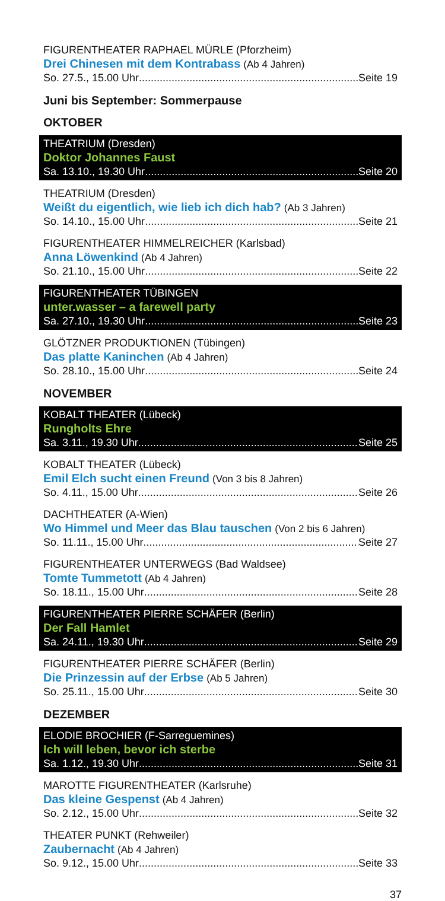FIGURENTHEATER RAPHAEL MÜRLE (Pforzheim)
Drei Chinesen mit dem Kontrabass (Ab 4 Jahren)
So. 27.5., 15.00 Uhr Seite 19
Juni bis September: Sommerpause
OKTOBER
THEATRIUM (Dresden)
Doktor Johannes Faust
Sa. 13.10., 19.30 Uhr Seite 20
THEATRIUM (Dresden)
Weißt du eigentlich, wie lieb ich dich hab? (Ab 3 Jahren)
So. 14.10., 15.00 Uhr Seite 21
FIGURENTHEATER HIMMELREICHER (Karlsbad)
Anna Löwenkind (Ab 4 Jahren)
So. 21.10., 15.00 Uhr Seite 22
FIGURENTHEATER TÜBINGEN
unter.wasser – a farewell party
Sa. 27.10., 19.30 Uhr Seite 23
GLÖTZNER PRODUKTIONEN (Tübingen)
Das platte Kaninchen (Ab 4 Jahren)
So. 28.10., 15.00 Uhr Seite 24
NOVEMBER
KOBALT THEATER (Lübeck)
Rungholts Ehre
Sa. 3.11., 19.30 Uhr Seite 25
KOBALT THEATER (Lübeck)
Emil Elch sucht einen Freund (Von 3 bis 8 Jahren)
So. 4.11., 15.00 Uhr Seite 26
DACHTHEATER (A-Wien)
Wo Himmel und Meer das Blau tauschen (Von 2 bis 6 Jahren)
So. 11.11., 15.00 Uhr Seite 27
FIGURENTHEATER UNTERWEGS (Bad Waldsee)
Tomte Tummetott (Ab 4 Jahren)
So. 18.11., 15.00 Uhr Seite 28
FIGURENTHEATER PIERRE SCHÄFER (Berlin)
Der Fall Hamlet
Sa. 24.11., 19.30 Uhr Seite 29
FIGURENTHEATER PIERRE SCHÄFER (Berlin)
Die Prinzessin auf der Erbse (Ab 5 Jahren)
So. 25.11., 15.00 Uhr Seite 30
DEZEMBER
ELODIE BROCHIER (F-Sarreguemines)
Ich will leben, bevor ich sterbe
Sa. 1.12., 19.30 Uhr Seite 31
MAROTTE FIGURENTHEATER (Karlsruhe)
Das kleine Gespenst (Ab 4 Jahren)
So. 2.12., 15.00 Uhr Seite 32
THEATER PUNKT (Rehweiler)
Zaubernacht (Ab 4 Jahren)
So. 9.12., 15.00 Uhr Seite 33
37